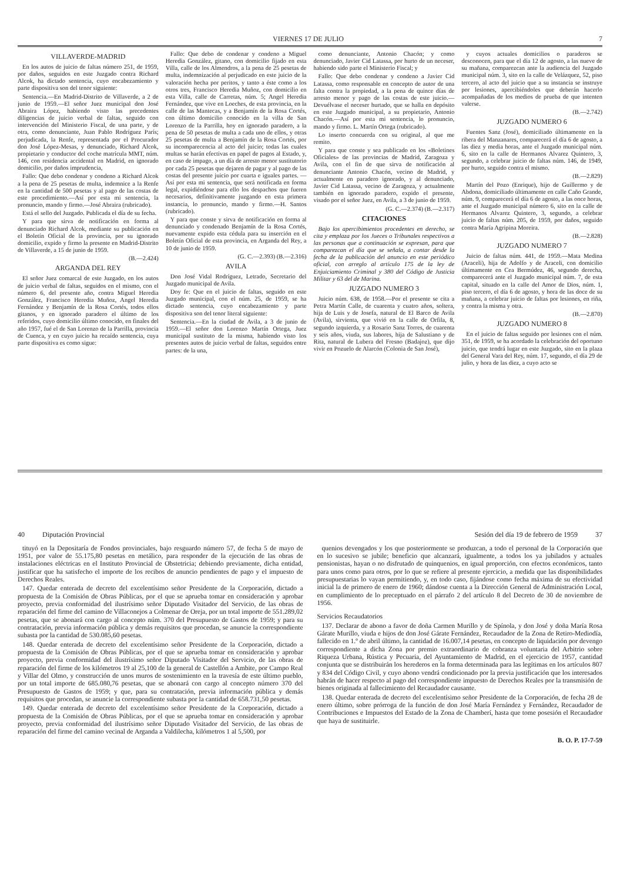VIERNES 17 DE JULIO 7
VILLAVERDE-MADRID
En los autos de juicio de faltas número 251, de 1959, por daños, seguidos en este Juzgado contra Richard Alcok, ha dictado sentencia, cuyo encabezamiento y parte dispositiva son del tenor siguiente:
Sentencia.—En Madrid-Distrito de Villaverde, a 2 de junio de 1959.—El señor Juez municipal don José Abraira López, habiendo visto las precedentes diligencias de juicio verbal de faltas, seguido con intervención del Ministerio Fiscal, de una parte, y de otra, como denunciante, Juan Pablo Rodríguez París; perjudicada, la Renfe, representada por el Procurador don José López-Mesas, y denunciado, Richard Alcok, propietario y conductor del coche matrícula MMT, núm. 146, con residencia accidental en Madrid, en ignorado domicilio, por daños imprudencia,
Fallo: Que debo condenar y condeno a Richard Alcok a la pena de 25 pesetas de multa, indemnice a la Renfe en la cantidad de 500 pesetas y al pago de las costas de este procedimiento.—Así por esta mi sentencia, la pronuncio, mando y firmo.—José Abraira (rubricado).
Está el sello del Juzgado. Publicada el día de su fecha.
Y para que sirva de notificación en forma al denunciado Richard Alcok, mediante su publicación en el Boletín Oficial de la provincia, por su ignorado domicilio, expido y firmo la presente en Madrid-Distrito de Villaverde, a 15 de junio de 1959.
(B.—2.424)
ARGANDA DEL REY
El señor Juez comarcal de este Juzgado, en los autos de juicio verbal de faltas, seguidos en el mismo, con el número 6, del presente año, contra Miguel Heredia González, Francisco Heredia Muñoz, Angel Heredia Fernández y Benjamín de la Rosa Cortés, todos ellos gitanos, y en ignorado paradero el último de los referidos, cuyo domicilio último conocido, en finales del año 1957, fué el de San Lorenzo de la Parrilla, provincia de Cuenca, y en cuyo juicio ha recaído sentencia, cuya parte dispositiva es como sigue:
Fallo: Que debo de condenar y condeno a Miguel Heredia González, gitano, con domicilio fijado en esta Villa, calle de los Almendros, a la pena de 25 pesetas de multa, indemnización al perjudicado en este juicio de la valoración hecha por peritos, y tanto a éste como a los otros tres, Francisco Heredia Muñoz, con domicilio en esta Villa, calle de Carretas, núm. 5; Angel Heredia Fernández, que vive en Loeches, de esta provincia, en la calle de las Mantecas, y a Benjamín de la Rosa Cortés, con último domicilio conocido en la villa de San Lorenzo de la Parrilla, hoy en ignorado paradero, a la pena de 50 pesetas de multa a cada uno de ellos, y otras 25 pesetas de multa a Benjamín de la Rosa Cortés, por su incomparecencia al acto del juicio; todas las cuales multas se harán efectivas en papel de pagos al Estado, y, en caso de impago, a un día de arresto menor sustitutorio por cada 25 pesetas que dejaren de pagar y al pago de las costas del presente juicio por cuarta e iguales partes. —Así por esta mi sentencia, que será notificada en forma legal, expidiéndose para ello los despachos que fueren necesarios, definitivamente juzgando en esta primera instancia, lo pronuncio, mando y firmo.—H. Santos (rubricado).
Y para que conste y sirva de notificación en forma al denunciado y condenado Benjamín de la Rosa Cortés, nuevamente expido esta cédula para su inserción en el Boletín Oficial de esta provincia, en Arganda del Rey, a 10 de junio de 1959.
(G. C.—2.393) (B.—2.316)
AVILA
Don José Vidal Rodríguez, Letrado, Secretario del Juzgado municipal de Avila.
Doy fe: Que en el juicio de faltas, seguido en este Juzgado municipal, con el núm. 25, de 1959, se ha dictado sentencia, cuyo encabezamiento y parte dispositiva son del tenor literal siguiente:
Sentencia.—En la ciudad de Avila, a 3 de junio de 1959.—El señor don Lorenzo Martín Ortega, Juez municipal sustituto de la misma, habiendo visto los presentes autos de juicio verbal de faltas, seguidos entre partes: de la una,
como denunciante, Antonio Chacón; y como denunciado, Javier Cid Latassa, por hurto de un neceser, habiendo sido parte el Ministerio Fiscal; y
Fallo: Que debo condenar y condeno a Javier Cid Latassa, como responsable en concepto de autor de una falta contra la propiedad, a la pena de quince días de arresto menor y pago de las costas de este juicio.—Devuélvase el neceser hurtado, que se halla en depósito en este Juzgado municipal, a su propietario, Antonio Chacón.—Así por esta mi sentencia, lo pronuncio, mando y firmo. L. Martín Ortega (rubricado).
Lo inserto concuerda con su original, al que me remito.
Y para que conste y sea publicado en los «Boletines Oficiales» de las provincias de Madrid, Zaragoza y Avila, con el fin de que sirva de notificación al denunciante Antonio Chacón, vecino de Madrid, y actualmente en paradero ignorado, y al denunciado, Javier Cid Latassa, vecino de Zaragoza, y actualmente también en ignorado paradero, expido el presente, visado por el señor Juez, en Avila, a 3 de junio de 1959.
(G. C.—2.374) (B.—2.317)
CITACIONES
Bajo los apercibimientos procedentes en derecho, se cita y emplaza por los Jueces o Tribunales respectivos a las personas que a continuación se expresan, para que comparezcan el día que se señala, a contar desde la fecha de la publicación del anuncio en este periódico oficial, con arreglo al artículo 175 de la ley de Enjuiciamiento Criminal y 380 del Código de Justicia Militar y 63 del de Marina.
JUZGADO NUMERO 3
Juicio núm. 638, de 1958.—Por el presente se cita a Petra Martín Calle, de cuarenta y cuatro años, soltera, hija de Luis y de Josefa, natural de El Barco de Avila (Avila), sirvienta, que vivió en la calle de Orfila, 8, segundo izquierda, y a Rosario Sanz Torres, de cuarenta y seis años, viuda, sus labores, hija de Salustiano y de Rita, natural de Lubera del Fresno (Badajoz), que dijo vivir en Pozuelo de Alarcón (Colonia de San José),
y cuyos actuales domicilios o paraderos se desconocen, para que el día 12 de agosto, a las nueve de su mañana, comparezcan ante la audiencia del Juzgado municipal núm. 3, sito en la calle de Velázquez, 52, piso tercero, al acto del juicio que a su instancia se instruye por lesiones, apercibiéndoles que deberán hacerlo acompañadas de los medios de prueba de que intenten valerse.
(B.—2.742)
JUZGADO NUMERO 6
Fuentes Sanz (José), domiciliado últimamente en la ribera del Manzanares, comparecerá el día 6 de agosto, a las diez y media horas, ante el Juzgado municipal núm. 6, sito en la calle de Hermanos Alvarez Quintero, 3, segundo, a celebrar juicio de faltas núm. 146, de 1949, por hurto, seguido contra el mismo.
(B.—2.829)
Martín del Pozo (Enrique), hijo de Guillermo y de Abdona, domiciliado últimamente en calle Caño Grande, núm. 9, comparecerá el día 6 de agosto, a las once horas, ante el Juzgado municipal número 6, sito en la calle de Hermanos Alvarez Quintero, 3, segundo, a celebrar juicio de faltas núm. 205, de 1959, por daños, seguido contra María Agripina Moreira.
(B.—2.828)
JUZGADO NUMERO 7
Juicio de faltas núm. 441, de 1959.—Mata Medina (Araceli), hija de Adolfo y de Araceli, con domicilio últimamente en Cea Bermúdez, 46, segundo derecha, comparecerá ante el Juzgado municipal núm. 7, de esta capital, situado en la calle del Amor de Dios, núm. 1, piso tercero, el día 6 de agosto, y hora de las doce de su mañana, a celebrar juicio de faltas por lesiones, en riña, y contra la misma y otra.
(B.—2.870)
JUZGADO NUMERO 8
En el juicio de faltas seguido por lesiones con el núm. 351, de 1959, se ha acordado la celebración del oportuno juicio, que tendrá lugar en este Juzgado, sito en la plaza del General Vara del Rey, núm. 17, segundo, el día 29 de julio, y hora de las diez, a cuyo acto se
40 Diputación Provincial Sesión del día 19 de febrero de 1959 37
tituyó en la Depositaría de Fondos provinciales, bajo resguardo número 57, de fecha 5 de mayo de 1951, por valor de 55.175,80 pesetas en metálico, para responder de la ejecución de las obras de instalaciones eléctricas en el Instituto Provincial de Obstetricia; debiendo previamente, dicha entidad, justificar que ha satisfecho el importe de los recibos de anuncio pendientes de pago y el impuesto de Derechos Reales.
147. Quedar enterada de decreto del excelentísimo señor Presidente de la Corporación, dictado a propuesta de la Comisión de Obras Públicas, por el que se aprueba tomar en consideración y aprobar proyecto, previa conformidad del ilustrísimo señor Diputado Visitador del Servicio, de las obras de reparación del firme del camino de Villaconejos a Colmenar de Oreja, por un total importe de 551.289,02 pesetas, que se abonará con cargo al concepto núm. 370 del Presupuesto de Gastos de 1959; y para su contratación, previa información pública y demás requisitos que procedan, se anuncie la correspondiente subasta por la cantidad de 530.085,60 pesetas.
148. Quedar enterada de decreto del excelentísimo señor Presidente de la Corporación, dictado a propuesta de la Comisión de Obras Públicas, por el que se aprueba tomar en consideración y aprobar proyecto, previa conformidad del ilustrísimo señor Diputado Visitador del Servicio, de las obras de reparación del firme de los kilómetros 19 al 25,100 de la general de Castellón a Ambite, por Campo Real y Villar del Olmo, y construcción de unos muros de sostenimiento en la travesía de este último pueblo, por un total importe de 685.080,76 pesetas, que se abonará con cargo al concepto número 370 del Presupuesto de Gastos de 1959; y que, para su contratación, previa información pública y demás requisitos que procedan, se anuncie la correspondiente subasta por la cantidad de 658.731,50 pesetas.
149. Quedar enterada de decreto del excelentísimo señor Presidente de la Corporación, dictado a propuesta de la Comisión de Obras Públicas, por el que se aprueba tomar en consideración y aprobar proyecto, previa conformidad del ilustrísimo señor Diputado Visitador del Servicio, de las obras de reparación del firme del camino vecinal de Arganda a Valdilecha, kilómetros 1 al 5,500, por
quenios devengados y los que posteriormente se produzcan, a todo el personal de la Corporación que en lo sucesivo se jubile; beneficio que alcanzará, igualmente, a todos los ya jubilados y actuales pensionistas, hayan o no disfrutado de quinquenios, en igual proporción, con efectos económicos, tanto para unos como para otros, por lo que se refiere al presente ejercicio, a medida que las disponibilidades presupuestarias lo vayan permitiendo, y, en todo caso, fijándose como fecha máxima de su efectividad inicial la de primero de enero de 1960; dándose cuenta a la Dirección General de Administración Local, en cumplimiento de lo preceptuado en el párrafo 2 del artículo 8 del Decreto de 30 de noviembre de 1956.
Servicios Recaudatorios
137. Declarar de abono a favor de doña Carmen Murillo y de Spínola, y don José y doña María Rosa Gárate Murillo, viuda e hijos de don José Gárate Fernández, Recaudador de la Zona de Retiro-Mediodía, fallecido en 1.º de abril último, la cantidad de 16.007,14 pesetas, en concepto de liquidación por devengo correspondiente a dicha Zona por premio extraordinario de cobranza voluntaria del Arbitrio sobre Riqueza Urbana, Rústica y Pecuaria, del Ayuntamiento de Madrid, en el ejercicio de 1957, cantidad conjunta que se distribuirán los herederos en la forma determinada para las legítimas en los artículos 807 y 834 del Código Civil, y cuyo abono vendrá condicionado por la previa justificación que los interesados habrán de hacer respecto al pago del correspondiente impuesto de Derechos Reales por la transmisión de bienes originada al fallecimiento del Recaudador causante.
138. Quedar enterada de decreto del excelentísimo señor Presidente de la Corporación, de fecha 28 de enero último, sobre prórroga de la función de don José María Fernández y Fernández, Recaudador de Contribuciones e Impuestos del Estado de la Zona de Chamberí, hasta que tome posesión el Recaudador que haya de sustituirle.
B. O. P. 17-7-59